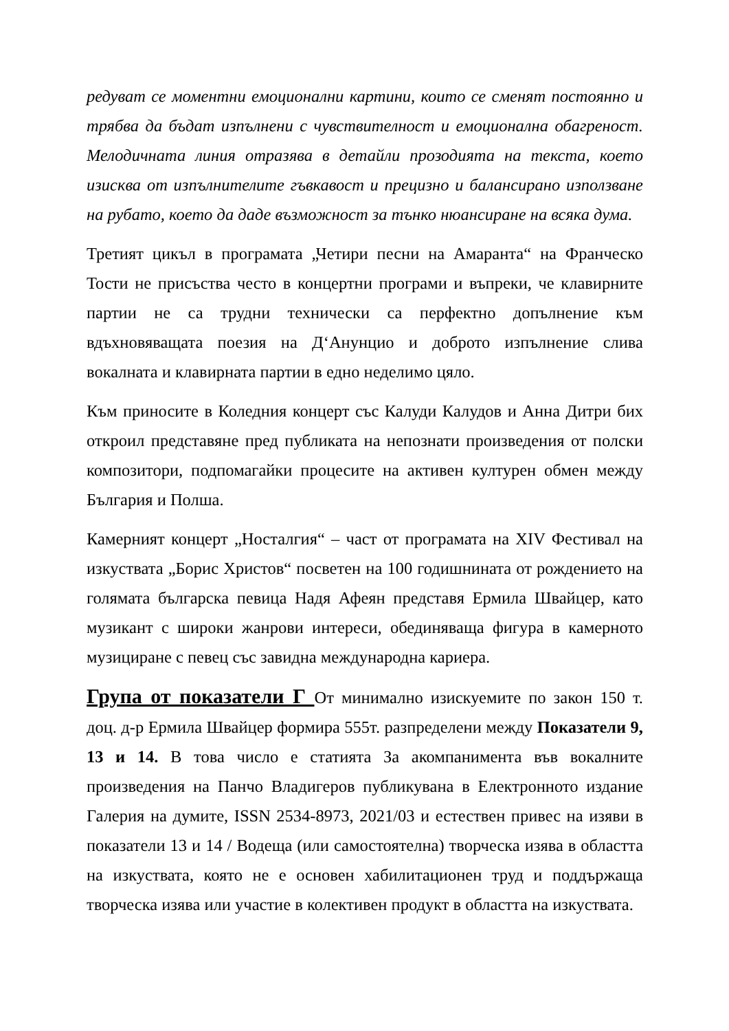редуват се моментни емоционални картини, които се сменят постоянно и трябва да бъдат изпълнени с чувствителност и емоционална обагреност. Мелодичната линия отразява в детайли прозодията на текста, което изисква от изпълнителите гъвкавост и прецизно и балансирано използване на рубато, което да даде възможност за тънко нюансиране на всяка дума.
Третият цикъл в програмата „Четири песни на Амаранта“ на Франческо Тости не присъства често в концертни програми и въпреки, че клавирните партии не са трудни технически са перфектно допълнение към вдъхновяващата поезия на Д‘Анунцио и доброто изпълнение слива вокалната и клавирната партии в едно неделимо цяло.
Към приносите в Коледния концерт със Калуди Калудов и Анна Дитри бих откроил представяне пред публиката на непознати произведения от полски композитори, подпомагайки процесите на активен културен обмен между България и Полша.
Камерният концерт „Носталгия“ – част от програмата на XIV Фестивал на изкуствата „Борис Христов“ посветен на 100 годишнината от рождението на голямата българска певица Надя Афеян представя Ермила Швайцер, като музикант с широки жанрови интереси, обединяваща фигура в камерното музициране с певец със завидна международна кариера.
Група от показатели Г От минимално изискуемите по закон 150 т. доц. д-р Ермила Швайцер формира 555т. разпределени между Показатели 9, 13 и 14. В това число е статията За акомпанимента във вокалните произведения на Панчо Владигеров публикувана в Електронното издание Галерия на думите, ISSN 2534-8973, 2021/03 и естествен привес на изяви в показатели 13 и 14 / Водеща (или самостоятелна) творческа изява в областта на изкуствата, която не е основен хабилитационен труд и поддържаща творческа изява или участие в колективен продукт в областта на изкуствата.